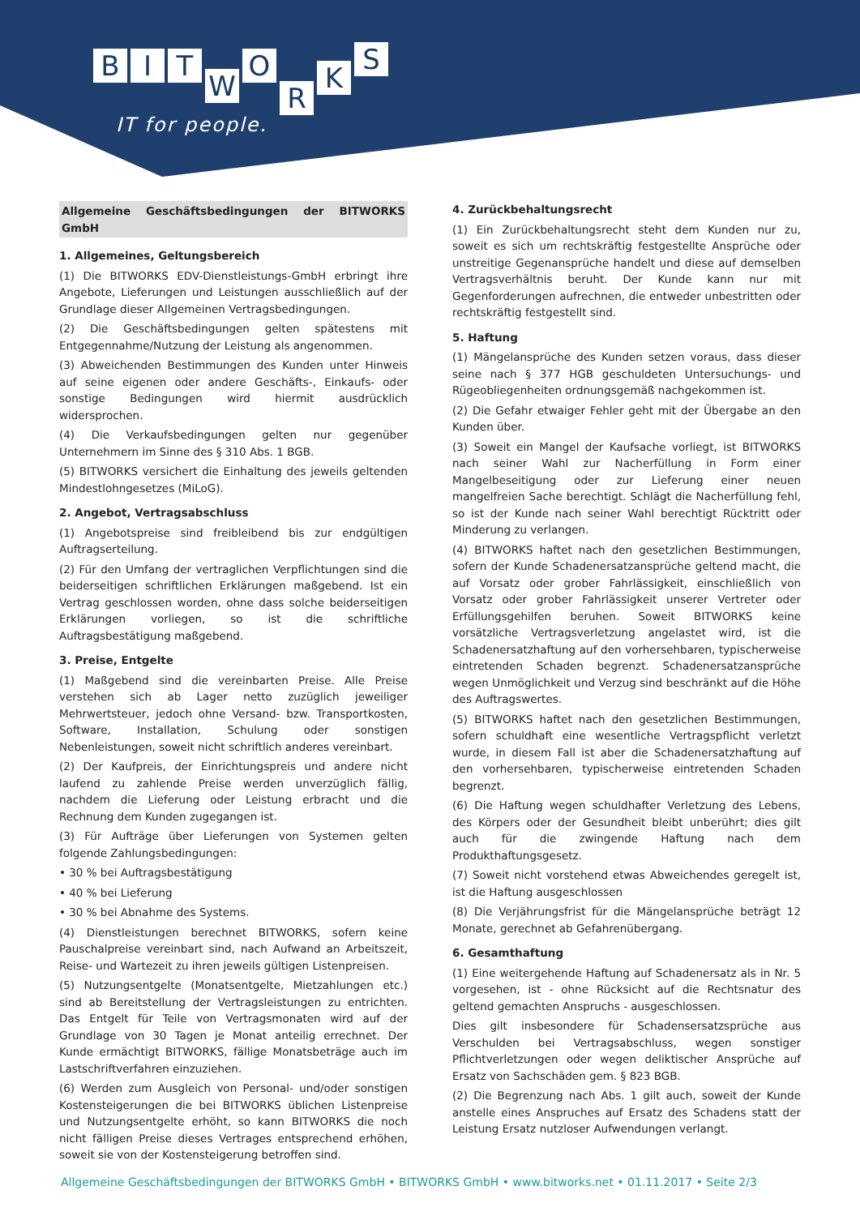BITWORKS
IT for people.
Allgemeine Geschäftsbedingungen der BITWORKS GmbH
1. Allgemeines, Geltungsbereich
(1) Die BITWORKS EDV-Dienstleistungs-GmbH erbringt ihre Angebote, Lieferungen und Leistungen ausschließlich auf der Grundlage dieser Allgemeinen Vertragsbedingungen.
(2) Die Geschäftsbedingungen gelten spätestens mit Entgegennahme/Nutzung der Leistung als angenommen.
(3) Abweichenden Bestimmungen des Kunden unter Hinweis auf seine eigenen oder andere Geschäfts-, Einkaufs- oder sonstige Bedingungen wird hiermit ausdrücklich widersprochen.
(4) Die Verkaufsbedingungen gelten nur gegenüber Unternehmern im Sinne des § 310 Abs. 1 BGB.
(5) BITWORKS versichert die Einhaltung des jeweils geltenden Mindestlohngesetzes (MiLoG).
2. Angebot, Vertragsabschluss
(1) Angebotspreise sind freibleibend bis zur endgültigen Auftragserteilung.
(2) Für den Umfang der vertraglichen Verpflichtungen sind die beiderseitigen schriftlichen Erklärungen maßgebend. Ist ein Vertrag geschlossen worden, ohne dass solche beiderseitigen Erklärungen vorliegen, so ist die schriftliche Auftragsbestätigung maßgebend.
3. Preise, Entgelte
(1) Maßgebend sind die vereinbarten Preise. Alle Preise verstehen sich ab Lager netto zuzüglich jeweiliger Mehrwertsteuer, jedoch ohne Versand- bzw. Transportkosten, Software, Installation, Schulung oder sonstigen Nebenleistungen, soweit nicht schriftlich anderes vereinbart.
(2) Der Kaufpreis, der Einrichtungspreis und andere nicht laufend zu zahlende Preise werden unverzüglich fällig, nachdem die Lieferung oder Leistung erbracht und die Rechnung dem Kunden zugegangen ist.
(3) Für Aufträge über Lieferungen von Systemen gelten folgende Zahlungsbedingungen:
• 30 % bei Auftragsbestätigung
• 40 % bei Lieferung
• 30 % bei Abnahme des Systems.
(4) Dienstleistungen berechnet BITWORKS, sofern keine Pauschalpreise vereinbart sind, nach Aufwand an Arbeitszeit, Reise- und Wartezeit zu ihren jeweils gültigen Listenpreisen.
(5) Nutzungsentgelte (Monatsentgelte, Mietzahlungen etc.) sind ab Bereitstellung der Vertragsleistungen zu entrichten. Das Entgelt für Teile von Vertragsmonaten wird auf der Grundlage von 30 Tagen je Monat anteilig errechnet. Der Kunde ermächtigt BITWORKS, fällige Monatsbeträge auch im Lastschriftverfahren einzuziehen.
(6) Werden zum Ausgleich von Personal- und/oder sonstigen Kostensteigerungen die bei BITWORKS üblichen Listenpreise und Nutzungsentgelte erhöht, so kann BITWORKS die noch nicht fälligen Preise dieses Vertrages entsprechend erhöhen, soweit sie von der Kostensteigerung betroffen sind.
4. Zurückbehaltungsrecht
(1) Ein Zurückbehaltungsrecht steht dem Kunden nur zu, soweit es sich um rechtskräftig festgestellte Ansprüche oder unstreitige Gegenansprüche handelt und diese auf demselben Vertragsverhältnis beruht. Der Kunde kann nur mit Gegenforderungen aufrechnen, die entweder unbestritten oder rechtskräftig festgestellt sind.
5. Haftung
(1) Mängelansprüche des Kunden setzen voraus, dass dieser seine nach § 377 HGB geschuldeten Untersuchungs- und Rügeobliegenheiten ordnungsgemäß nachgekommen ist.
(2) Die Gefahr etwaiger Fehler geht mit der Übergabe an den Kunden über.
(3) Soweit ein Mangel der Kaufsache vorliegt, ist BITWORKS nach seiner Wahl zur Nacherfüllung in Form einer Mangelbeseitigung oder zur Lieferung einer neuen mangelfreien Sache berechtigt. Schlägt die Nacherfüllung fehl, so ist der Kunde nach seiner Wahl berechtigt Rücktritt oder Minderung zu verlangen.
(4) BITWORKS haftet nach den gesetzlichen Bestimmungen, sofern der Kunde Schadenersatzansprüche geltend macht, die auf Vorsatz oder grober Fahrlässigkeit, einschließlich von Vorsatz oder grober Fahrlässigkeit unserer Vertreter oder Erfüllungsgehilfen beruhen. Soweit BITWORKS keine vorsätzliche Vertragsverletzung angelastet wird, ist die Schadenersatzhaftung auf den vorhersehbaren, typischerweise eintretenden Schaden begrenzt. Schadenersatzansprüche wegen Unmöglichkeit und Verzug sind beschränkt auf die Höhe des Auftragswertes.
(5) BITWORKS haftet nach den gesetzlichen Bestimmungen, sofern schuldhaft eine wesentliche Vertragspflicht verletzt wurde, in diesem Fall ist aber die Schadenersatzhaftung auf den vorhersehbaren, typischerweise eintretenden Schaden begrenzt.
(6) Die Haftung wegen schuldhafter Verletzung des Lebens, des Körpers oder der Gesundheit bleibt unberührt; dies gilt auch für die zwingende Haftung nach dem Produkthaftungsgesetz.
(7) Soweit nicht vorstehend etwas Abweichendes geregelt ist, ist die Haftung ausgeschlossen
(8) Die Verjährungsfrist für die Mängelansprüche beträgt 12 Monate, gerechnet ab Gefahrenübergang.
6. Gesamthaftung
(1) Eine weitergehende Haftung auf Schadenersatz als in Nr. 5 vorgesehen, ist - ohne Rücksicht auf die Rechtsnatur des geltend gemachten Anspruchs - ausgeschlossen.
Dies gilt insbesondere für Schadensersatzsprüche aus Verschulden bei Vertragsabschluss, wegen sonstiger Pflichtverletzungen oder wegen deliktischer Ansprüche auf Ersatz von Sachschäden gem. § 823 BGB.
(2) Die Begrenzung nach Abs. 1 gilt auch, soweit der Kunde anstelle eines Anspruches auf Ersatz des Schadens statt der Leistung Ersatz nutzloser Aufwendungen verlangt.
Allgemeine Geschäftsbedingungen der BITWORKS GmbH • BITWORKS GmbH • www.bitworks.net • 01.11.2017 • Seite 2/3